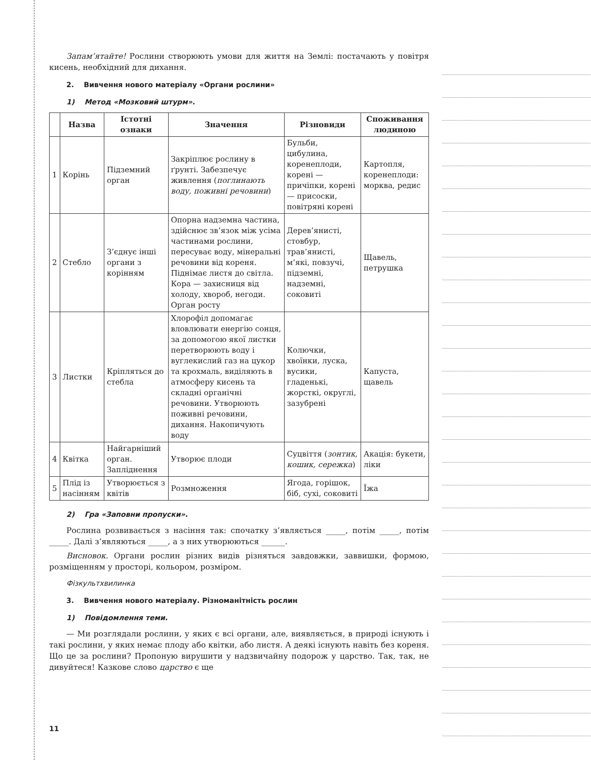Запам’ятайте! Рослини створюють умови для життя на Землі: постачають у повітря кисень, необхідний для дихання.
2. Вивчення нового матеріалу «Органи рослини»
1) Метод «Мозковий штурм».
| | Назва | Істотні ознаки | Значення | Різновиди | Споживання людиною |
| --- | --- | --- | --- | --- | --- |
| 1 | Корінь | Підземний орган | Закріплює рослину в ґрунті. Забезпечує живлення ( поглинають воду, поживні речовини ) | Бульби, цибулина, коренеплоди, корені — причіпки, корені — присоски, повітряні корені | Картопля, коренеплоди: морква, редис |
| 2 | Стебло | З’єднує інші органи з корінням | Опорна надземна частина, здійснює зв’язок між усіма частинами рослини, пересуває воду, мінеральні речовини від кореня. Піднімає листя до світла. Кора — захисниця від холоду, хвороб, негоди. Орган росту | Дерев’янисті, стовбур, трав’янисті, м’які, повзучі, підземні, надземні, соковиті | Щавель, петрушка |
| 3 | Листки | Кріпляться до стебла | Хлорофіл допомагає вловлювати енергію сонця, за допомогою якої листки перетворюють воду і вуглекислий газ на цукор та крохмаль, виділяють в атмосферу кисень та складні органічні речовини. Утворюють поживні речовини, дихання. Накопичують воду | Колючки, хвоїнки, луска, вусики, гладенькі, жорсткі, округлі, зазубрені | Капуста, щавель |
| 4 | Квітка | Найгарніший орган. Запліднення | Утворює плоди | Суцвіття ( зонтик, кошик, сережка ) | Акація: букети, ліки |
| 5 | Плід із насінням | Утворюється з квітів | Розмноження | Ягода, горішок, біб, сухі, соковиті | Їжа |
2) Гра «Заповни пропуски».
Рослина розвивається з насіння так: спочатку з’являється _____, потім _____, потім _____. Далі з’являються _____, а з них утворюються ______.
Висновок. Органи рослин різних видів різняться завдовжки, заввишки, формою, розміщенням у просторі, кольором, розміром.
Фізкультхвилинка
3. Вивчення нового матеріалу. Різноманітність рослин
1) Повідомлення теми.
— Ми розглядали рослини, у яких є всі органи, але, виявляється, в природі існують і такі рослини, у яких немає плоду або квітки, або листя. А деякі існують навіть без кореня. Що це за рослини? Пропоную вирушити у надзвичайну подорож у царство. Так, так, не дивуйтеся! Казкове слово царство є ще
11